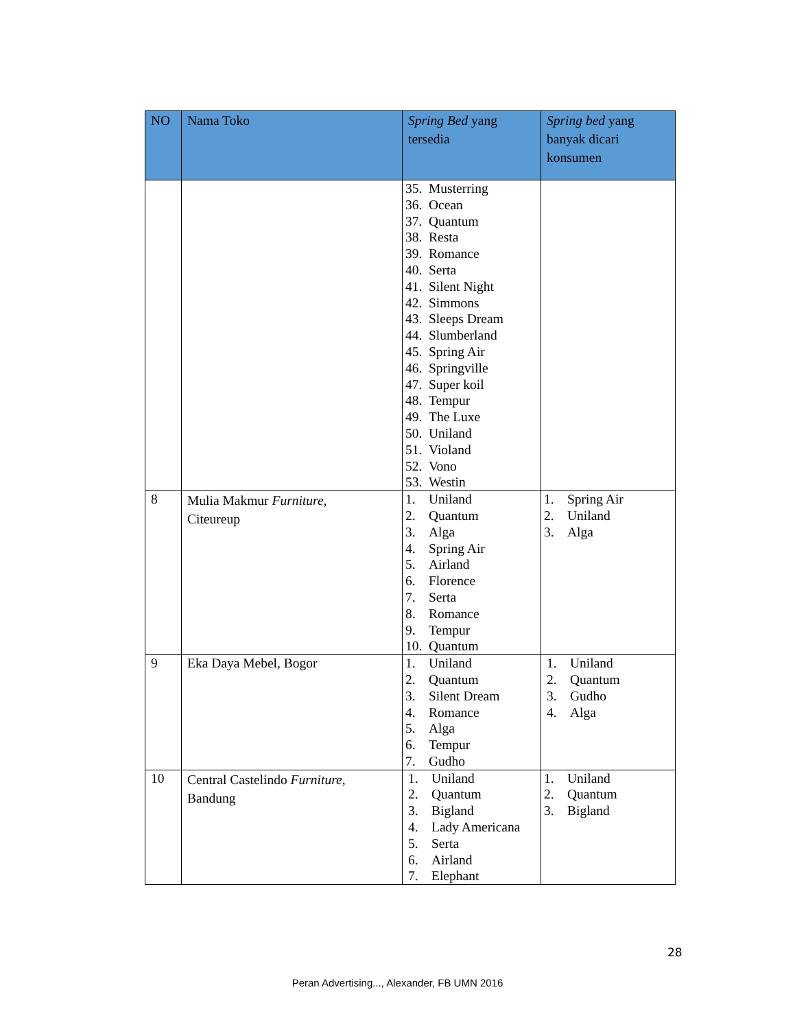| NO | Nama Toko | Spring Bed yang tersedia | Spring bed yang banyak dicari konsumen |
| --- | --- | --- | --- |
| | | 35. Musterring 36. Ocean 37. Quantum 38. Resta 39. Romance 40. Serta 41. Silent Night 42. Simmons 43. Sleeps Dream 44. Slumberland 45. Spring Air 46. Springville 47. Super koil 48. Tempur 49. The Luxe 50. Uniland 51. Violand 52. Vono 53. Westin | |
| 8 | Mulia Makmur Furniture , Citeureup | 1. Uniland 2. Quantum 3. Alga 4. Spring Air 5. Airland 6. Florence 7. Serta 8. Romance 9. Tempur 10. Quantum | 1. Spring Air 2. Uniland 3. Alga |
| 9 | Eka Daya Mebel, Bogor | 1. Uniland 2. Quantum 3. Silent Dream 4. Romance 5. Alga 6. Tempur 7. Gudho | 1. Uniland 2. Quantum 3. Gudho 4. Alga |
| 10 | Central Castelindo Furniture , Bandung | 1. Uniland 2. Quantum 3. Bigland 4. Lady Americana 5. Serta 6. Airland 7. Elephant | 1. Uniland 2. Quantum 3. Bigland |
28
Peran Advertising..., Alexander, FB UMN 2016